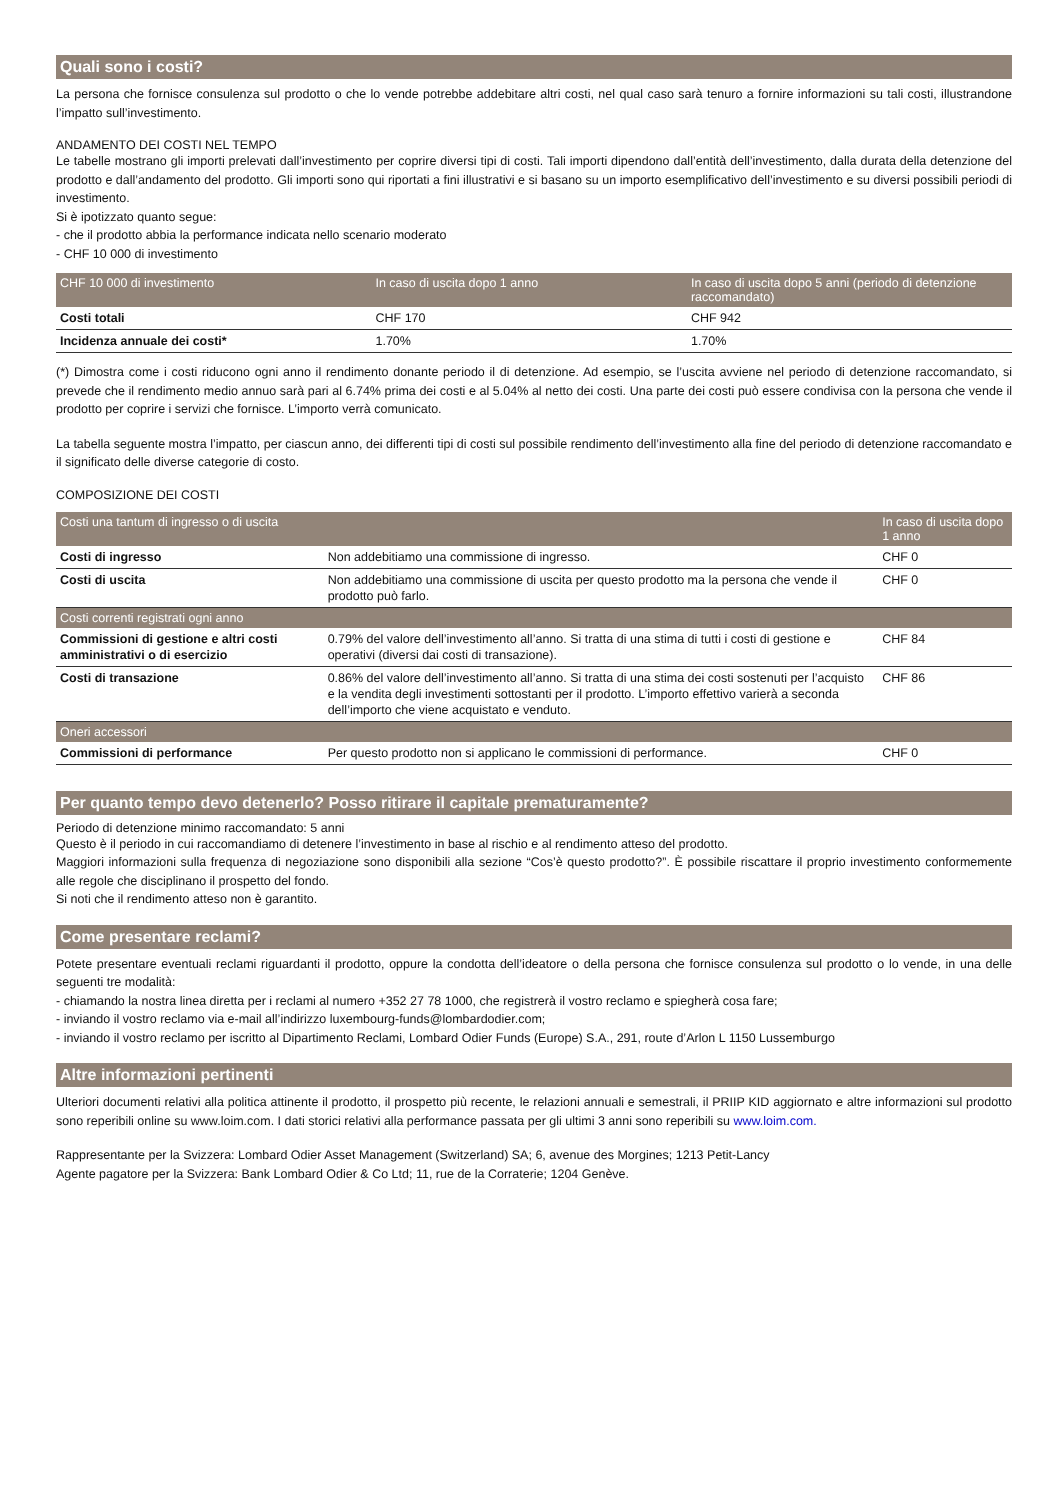Quali sono i costi?
La persona che fornisce consulenza sul prodotto o che lo vende potrebbe addebitare altri costi, nel qual caso sarà tenuro a fornire informazioni su tali costi, illustrandone l’impatto sull’investimento.
ANDAMENTO DEI COSTI NEL TEMPO
Le tabelle mostrano gli importi prelevati dall’investimento per coprire diversi tipi di costi. Tali importi dipendono dall’entità dell’investimento, dalla durata della detenzione del prodotto e dall’andamento del prodotto. Gli importi sono qui riportati a fini illustrativi e si basano su un importo esemplificativo dell’investimento e su diversi possibili periodi di investimento.
Si è ipotizzato quanto segue:
- che il prodotto abbia la performance indicata nello scenario moderato
- CHF 10 000 di investimento
| CHF 10 000 di investimento | In caso di uscita dopo 1 anno | In caso di uscita dopo 5 anni (periodo di detenzione raccomandato) |
| --- | --- | --- |
| Costi totali | CHF 170 | CHF 942 |
| Incidenza annuale dei costi* | 1.70% | 1.70% |
(*) Dimostra come i costi riducono ogni anno il rendimento donante periodo il di detenzione. Ad esempio, se l’uscita avviene nel periodo di detenzione raccomandato, si prevede che il rendimento medio annuo sarà pari al 6.74% prima dei costi e al 5.04% al netto dei costi. Una parte dei costi può essere condivisa con la persona che vende il prodotto per coprire i servizi che fornisce. L’importo verrà comunicato.
La tabella seguente mostra l’impatto, per ciascun anno, dei differenti tipi di costi sul possibile rendimento dell’investimento alla fine del periodo di detenzione raccomandato e il significato delle diverse categorie di costo.
COMPOSIZIONE DEI COSTI
| Costi una tantum di ingresso o di uscita | | In caso di uscita dopo 1 anno |
| --- | --- | --- |
| Costi di ingresso | Non addebitiamo una commissione di ingresso. | CHF 0 |
| Costi di uscita | Non addebitiamo una commissione di uscita per questo prodotto ma la persona che vende il prodotto può farlo. | CHF 0 |
| Costi correnti registrati ogni anno | | |
| Commissioni di gestione e altri costi amministrativi o di esercizio | 0.79% del valore dell’investimento all’anno. Si tratta di una stima di tutti i costi di gestione e operativi (diversi dai costi di transazione). | CHF 84 |
| Costi di transazione | 0.86% del valore dell’investimento all’anno. Si tratta di una stima dei costi sostenuti per l’acquisto e la vendita degli investimenti sottostanti per il prodotto. L’importo effettivo varierà a seconda dell’importo che viene acquistato e venduto. | CHF 86 |
| Oneri accessori | | |
| Commissioni di performance | Per questo prodotto non si applicano le commissioni di performance. | CHF 0 |
Per quanto tempo devo detenerlo? Posso ritirare il capitale prematuramente?
Periodo di detenzione minimo raccomandato: 5 anni
Questo è il periodo in cui raccomandiamo di detenere l’investimento in base al rischio e al rendimento atteso del prodotto.
Maggiori informazioni sulla frequenza di negoziazione sono disponibili alla sezione “Cos’è questo prodotto?”. È possibile riscattare il proprio investimento conformemente alle regole che disciplinano il prospetto del fondo.
Si noti che il rendimento atteso non è garantito.
Come presentare reclami?
Potete presentare eventuali reclami riguardanti il prodotto, oppure la condotta dell’ideatore o della persona che fornisce consulenza sul prodotto o lo vende, in una delle seguenti tre modalità:
- chiamando la nostra linea diretta per i reclami al numero +352 27 78 1000, che registrerà il vostro reclamo e spiegherà cosa fare;
- inviando il vostro reclamo via e-mail all’indirizzo luxembourg-funds@lombardodier.com;
- inviando il vostro reclamo per iscritto al Dipartimento Reclami, Lombard Odier Funds (Europe) S.A., 291, route d’Arlon L 1150 Lussemburgo
Altre informazioni pertinenti
Ulteriori documenti relativi alla politica attinente il prodotto, il prospetto più recente, le relazioni annuali e semestrali, il PRIIP KID aggiornato e altre informazioni sul prodotto sono reperibili online su www.loim.com. I dati storici relativi alla performance passata per gli ultimi 3 anni sono reperibili su www.loim.com.
Rappresentante per la Svizzera: Lombard Odier Asset Management (Switzerland) SA; 6, avenue des Morgines; 1213 Petit-Lancy
Agente pagatore per la Svizzera: Bank Lombard Odier & Co Ltd; 11, rue de la Corraterie; 1204 Genève.